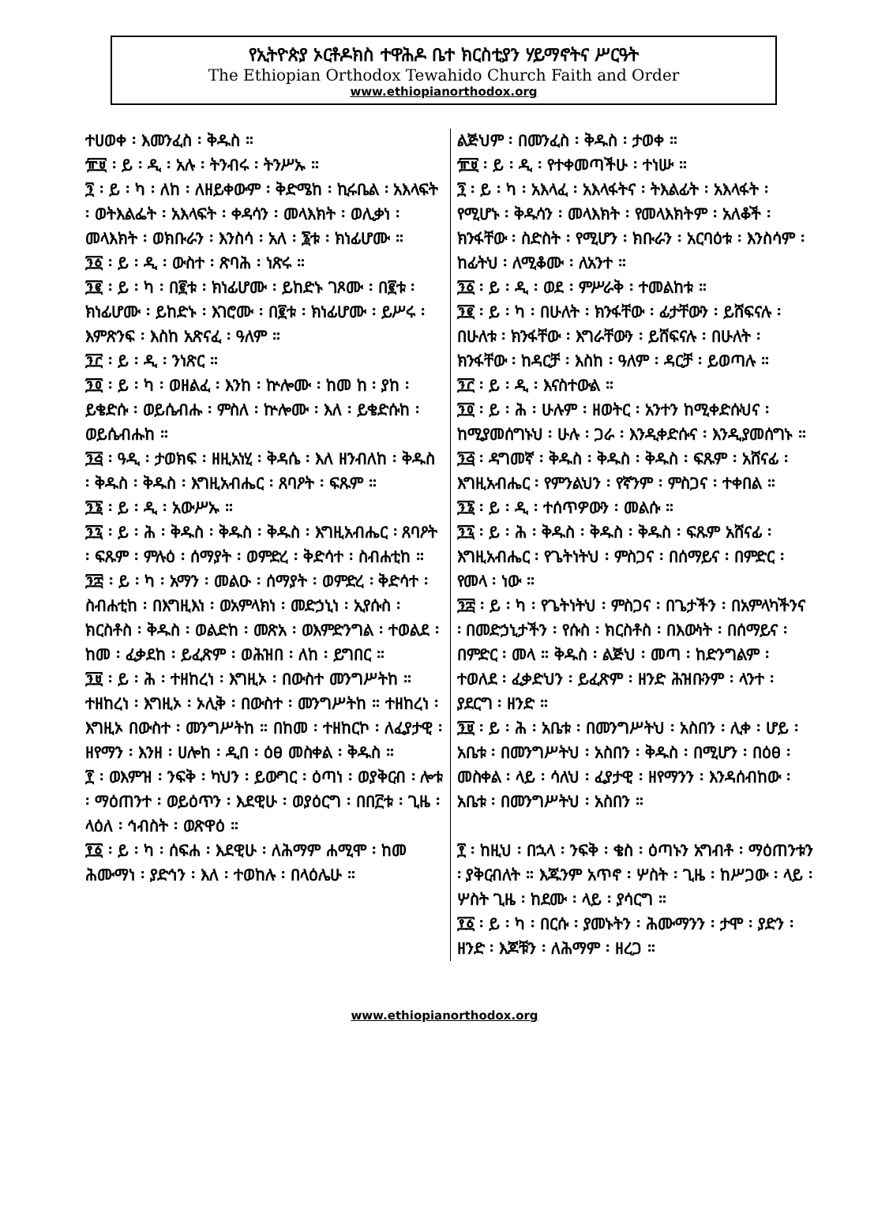የኢትዮጵያ ኦርቶዶክስ ተዋሕዶ ቤተ ክርስቲያን ሃይማኖትና ሥርዓት
The Ethiopian Orthodox Tewahido Church Faith and Order
www.ethiopianorthodox.org
ተሀወቀ ፡ እመንፈስ ፡ ቅዱስ ።
፹፱ ፡ ይ ፡ ዲ ፡ አሉ ፡ ትንብሩ ፡ ትንሥኡ ።
፺ ፡ ይ ፡ ካ ፡ ለከ ፡ ለዘይቀውም ፡ ቅድሜከ ፡ ኪሩቤል ፡ አእላፍት ፡ ወትእልፌት ፡ አእላፍት ፡ ቀዳሳን ፡ መላእክት ፡ ወሊቃነ ፡ መላእክት ፡ ወክቡራን ፡ እንስሳ ፡ አለ ፡ ፮ቱ ፡ ክነፊሆሙ ።
፺፩ ፡ ይ ፡ ዲ ፡ ውስተ ፡ ጽባሕ ፡ ነጽሩ ።
፺፪ ፡ ይ ፡ ካ ፡ በ፪ቱ ፡ ክነፊሆሙ ፡ ይከድኑ ገጾሙ ፡ በ፪ቱ ፡ ክነፊሆሙ ፡ ይከድኑ ፡ እገሮሙ ፡ በ፪ቱ ፡ ክነፊሆሙ ፡ ይሥሩ ፡ እምጽንፍ ፡ እስከ አጽናፈ ፡ ዓለም ።
፺፫ ፡ ይ ፡ ዲ ፡ ንነጽር ።
፺፬ ፡ ይ ፡ ካ ፡ ወዘልፈ ፡ እንከ ፡ ኵሎሙ ፡ ከመ ከ ፡ ያከ ፡ ይቄድሱ ፡ ወይሴብሑ ፡ ምስለ ፡ ኵሎሙ ፡ እለ ፡ ይቄድሱከ ፡ ወይሴብሑከ ።
፺፭ ፡ ዓዲ ፡ ታወክፍ ፡ ዘዚአነሂ ፡ ቅዳሴ ፡ እለ ዘንብለከ ፡ ቅዱስ ፡ ቅዱስ ፡ ቅዱስ ፡ እግዚአብሔር ፡ ጸባዖት ፡ ፍጹም ።
፺፮ ፡ ይ ፡ ዲ ፡ አውሥኡ ።
፺፯ ፡ ይ ፡ ሕ ፡ ቅዱስ ፡ ቅዱስ ፡ ቅዱስ ፡ እግዚአብሔር ፡ ጸባዖት ፡ ፍጹም ፡ ምሉዕ ፡ ሰማያት ፡ ወምድረ ፡ ቅድሳተ ፡ ስብሐቲከ ።
፺፰ ፡ ይ ፡ ካ ፡ አማን ፡ መልዑ ፡ ሰማያት ፡ ወምድረ ፡ ቅድሳተ ፡ ስብሐቲከ ፡ በእግዚእነ ፡ ወአምላክነ ፡ መድኃኒነ ፡ ኢየሱስ ፡ ክርስቶስ ፡ ቅዱስ ፡ ወልድከ ፡ መጽአ ፡ ወእምድንግል ፡ ተወልደ ፡ ከመ ፡ ፈቃደከ ፡ ይፈጽም ፡ ወሕዝበ ፡ ለከ ፡ ይግበር ።
፺፱ ፡ ይ ፡ ሕ ፡ ተዘከረነ ፡ እግዚኦ ፡ በውስተ መንግሥትከ ። ተዘከረነ ፡ እግዚኦ ፡ ኦሊቅ ፡ በውስተ ፡ መንግሥትከ ። ተዘከረነ ፡ እግዚኦ በውስተ ፡ መንግሥትከ ። በከመ ፡ ተዘከርኮ ፡ ለፈያታዊ ፡ ዘየማን ፡ እንዘ ፡ ሀሎከ ፡ ዲበ ፡ ዕፀ መስቀል ፡ ቅዱስ ።
፻ ፡ ወእምዝ ፡ ንፍቅ ፡ ካህን ፡ ይውግር ፡ ዕጣነ ፡ ወያቅርብ ፡ ሎቱ ፡ ማዕጠንተ ፡ ወይዕጥን ፡ እደዊሁ ፡ ወያዕርግ ፡ በበ፫ቱ ፡ ጊዜ ፡ ላዕለ ፡ ኅብስት ፡ ወጽዋዕ ።
፻፩ ፡ ይ ፡ ካ ፡ ሰፍሐ ፡ እደዊሁ ፡ ለሕማም ሐሚሞ ፡ ከመ ሕሙማነ ፡ ያድኅን ፡ እለ ፡ ተወከሉ ፡ በላዕሌሁ ።
ልጅህም ፡ በመንፈስ ፡ ቅዱስ ፡ ታወቀ ።
፹፱ ፡ ይ ፡ ዲ ፡ የተቀመጣችሁ ፡ ተነሡ ።
፺ ፡ ይ ፡ ካ ፡ አእላፈ ፡ አእላፋትና ፡ ትእልፊት ፡ አእላፋት ፡ የሚሆኑ ፡ ቅዱሳን ፡ መላእክት ፡ የመላእክትም ፡ አለቆች ፡ ክንፋቸው ፡ ስድስት ፡ የሚሆን ፡ ክቡራን ፡ አርባዕቱ ፡ እንስሳም ፡ ከፊትህ ፡ ለሚቆሙ ፡ ለአንተ ።
፺፩ ፡ ይ ፡ ዲ ፡ ወደ ፡ ምሥራቅ ፡ ተመልከቱ ።
፺፪ ፡ ይ ፡ ካ ፡ በሁለት ፡ ክንፋቸው ፡ ፊታቸውን ፡ ይሸፍናሉ ፡ በሁለቱ ፡ ክንፋቸው ፡ እግራቸውን ፡ ይሸፍናሉ ፡ በሁለት ፡ ክንፋቸው ፡ ከዳርቻ ፡ እስከ ፡ ዓለም ፡ ዳርቻ ፡ ይወጣሉ ።
፺፫ ፡ ይ ፡ ዲ ፡ እናስተውል ።
፺፬ ፡ ይ ፡ ሕ ፡ ሁሉም ፡ ዘወትር ፡ አንተን ከሚቀድሱህና ፡ ከሚያመሰግኑህ ፡ ሁሉ ፡ ጋራ ፡ እንዲቀድሱና ፡ እንዲያመሰግኑ ።
፺፭ ፡ ዳግመኛ ፡ ቅዱስ ፡ ቅዱስ ፡ ቅዱስ ፡ ፍጹም ፡ አሸናፊ ፡ እግዚአብሔር ፡ የምንልህን ፡ የኛንም ፡ ምስጋና ፡ ተቀበል ።
፺፮ ፡ ይ ፡ ዲ ፡ ተሰጥዎውን ፡ መልሱ ።
፺፯ ፡ ይ ፡ ሕ ፡ ቅዱስ ፡ ቅዱስ ፡ ቅዱስ ፡ ፍጹም አሸናፊ ፡ እግዚአብሔር ፡ የጌትነትህ ፡ ምስጋና ፡ በሰማይና ፡ በምድር ፡ የመላ ፡ ነው ።
፺፰ ፡ ይ ፡ ካ ፡ የጌትነትህ ፡ ምስጋና ፡ በጌታችን ፡ በአምላካችንና ፡ በመድኃኒታችን ፡ የሱስ ፡ ክርስቶስ ፡ በእውነት ፡ በሰማይና ፡ በምድር ፡ መላ ። ቅዱስ ፡ ልጅህ ፡ መጣ ፡ ከድንግልም ፡ ተወለደ ፡ ፈቃድህን ፡ ይፈጽም ፡ ዘንድ ሕዝቡንም ፡ ላንተ ፡ ያደርግ ፡ ዘንድ ።
፺፱ ፡ ይ ፡ ሕ ፡ አቤቱ ፡ በመንግሥትህ ፡ አስበን ፡ ሊቀ ፡ ሆይ ፡ አቤቱ ፡ በመንግሥትህ ፡ አስበን ፡ ቅዱስ ፡ በሚሆን ፡ በዕፀ ፡ መስቀል ፡ ላይ ፡ ሳለህ ፡ ፈያታዊ ፡ ዘየማንን ፡ እንዳሰብከው ፡ አቤቱ ፡ በመንግሥትህ ፡ አስበን ።
፻ ፡ ከዚህ ፡ በኋላ ፡ ንፍቅ ፡ ቄስ ፡ ዕጣኑን አግብቶ ፡ ማዕጠንቱን ፡ ያቅርብለት ። እጁንም አጥኖ ፡ ሦስት ፡ ጊዜ ፡ ከሥጋው ፡ ላይ ፡ ሦስት ጊዜ ፡ ከደሙ ፡ ላይ ፡ ያሳርግ ።
፻፩ ፡ ይ ፡ ካ ፡ በርሱ ፡ ያመኑትን ፡ ሕሙማንን ፡ ታሞ ፡ ያድን ፡ ዘንድ ፡ እጆቹን ፡ ለሕማም ፡ ዘረጋ ።
www.ethiopianorthodox.org